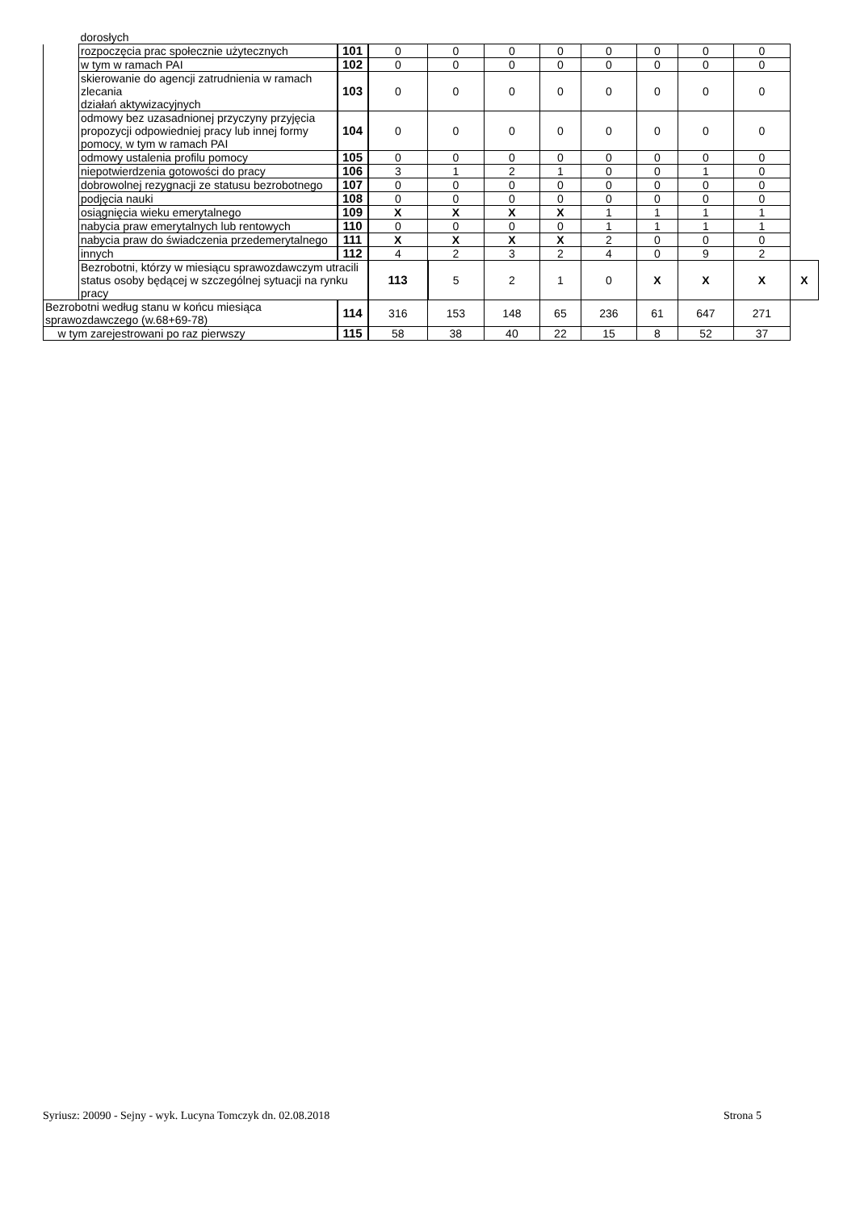| | dorosłych | | | | | | | | | | |
| | rozpoczęcia prac społecznie użytecznych | 101 | 0 | 0 | 0 | 0 | 0 | 0 | 0 | 0 | |
| | w tym w ramach PAI | 102 | 0 | 0 | 0 | 0 | 0 | 0 | 0 | 0 | |
| | skierowanie do agencji zatrudnienia w ramach zlecania działań aktywizacyjnych | 103 | 0 | 0 | 0 | 0 | 0 | 0 | 0 | 0 | |
| | odmowy bez uzasadnionej przyczyny przyjęcia propozycji odpowiedniej pracy lub innej formy pomocy, w tym w ramach PAI | 104 | 0 | 0 | 0 | 0 | 0 | 0 | 0 | 0 | |
| | odmowy ustalenia profilu pomocy | 105 | 0 | 0 | 0 | 0 | 0 | 0 | 0 | 0 | |
| | niepotwierdzenia gotowości do pracy | 106 | 3 | 1 | 2 | 1 | 0 | 0 | 1 | 0 | |
| | dobrowolnej rezygnacji ze statusu bezrobotnego | 107 | 0 | 0 | 0 | 0 | 0 | 0 | 0 | 0 | |
| | podjęcia nauki | 108 | 0 | 0 | 0 | 0 | 0 | 0 | 0 | 0 | |
| | osiągnięcia wieku emerytalnego | 109 | X | X | X | X | 1 | 1 | 1 | 1 | |
| | nabycia praw emerytalnych lub rentowych | 110 | 0 | 0 | 0 | 0 | 1 | 1 | 1 | 1 | |
| | nabycia praw do świadczenia przedemerytalnego | 111 | X | X | X | X | 2 | 0 | 0 | 0 | |
| | innych | 112 | 4 | 2 | 3 | 2 | 4 | 0 | 9 | 2 | |
| | Bezrobotni, którzy w miesiącu sprawozdawczym utracili status osoby będącej w szczególnej sytuacji na rynku pracy | | 113 | 5 | 2 | 1 | 0 | X | X | X | X |
| Bezrobotni według stanu w końcu miesiąca sprawozdawczego (w.68+69-78) | | 114 | 316 | 153 | 148 | 65 | 236 | 61 | 647 | 271 | |
| w tym zarejestrowani po raz pierwszy | | 115 | 58 | 38 | 40 | 22 | 15 | 8 | 52 | 37 | |
Syriusz: 20090 - Sejny - wyk. Lucyna Tomczyk dn. 02.08.2018 Strona 5